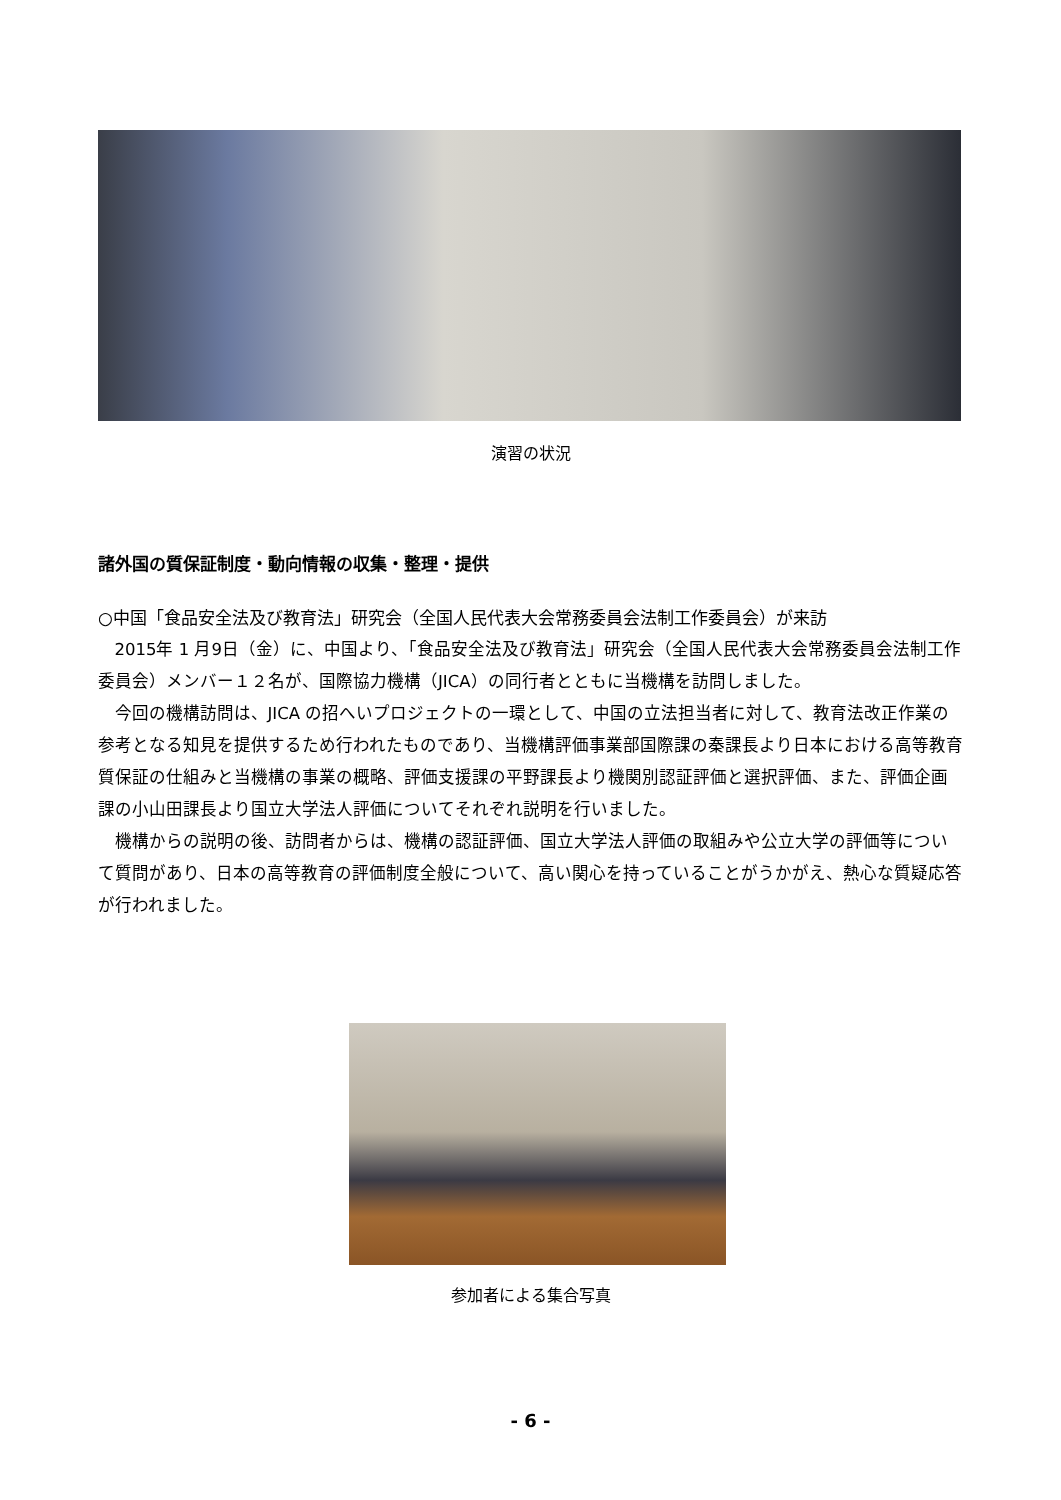演習の状況
諸外国の質保証制度・動向情報の収集・整理・提供
○中国「食品安全法及び教育法」研究会（全国人民代表大会常務委員会法制工作委員会）が来訪
2015年 1 月9日（金）に、中国より、「食品安全法及び教育法」研究会（全国人民代表大会常務委員会法制工作委員会）メンバー１２名が、国際協力機構（JICA）の同行者とともに当機構を訪問しました。
今回の機構訪問は、JICA の招へいプロジェクトの一環として、中国の立法担当者に対して、教育法改正作業の参考となる知見を提供するため行われたものであり、当機構評価事業部国際課の秦課長より日本における高等教育質保証の仕組みと当機構の事業の概略、評価支援課の平野課長より機関別認証評価と選択評価、また、評価企画課の小山田課長より国立大学法人評価についてそれぞれ説明を行いました。
機構からの説明の後、訪問者からは、機構の認証評価、国立大学法人評価の取組みや公立大学の評価等について質問があり、日本の高等教育の評価制度全般について、高い関心を持っていることがうかがえ、熱心な質疑応答が行われました。
参加者による集合写真
- 6 -